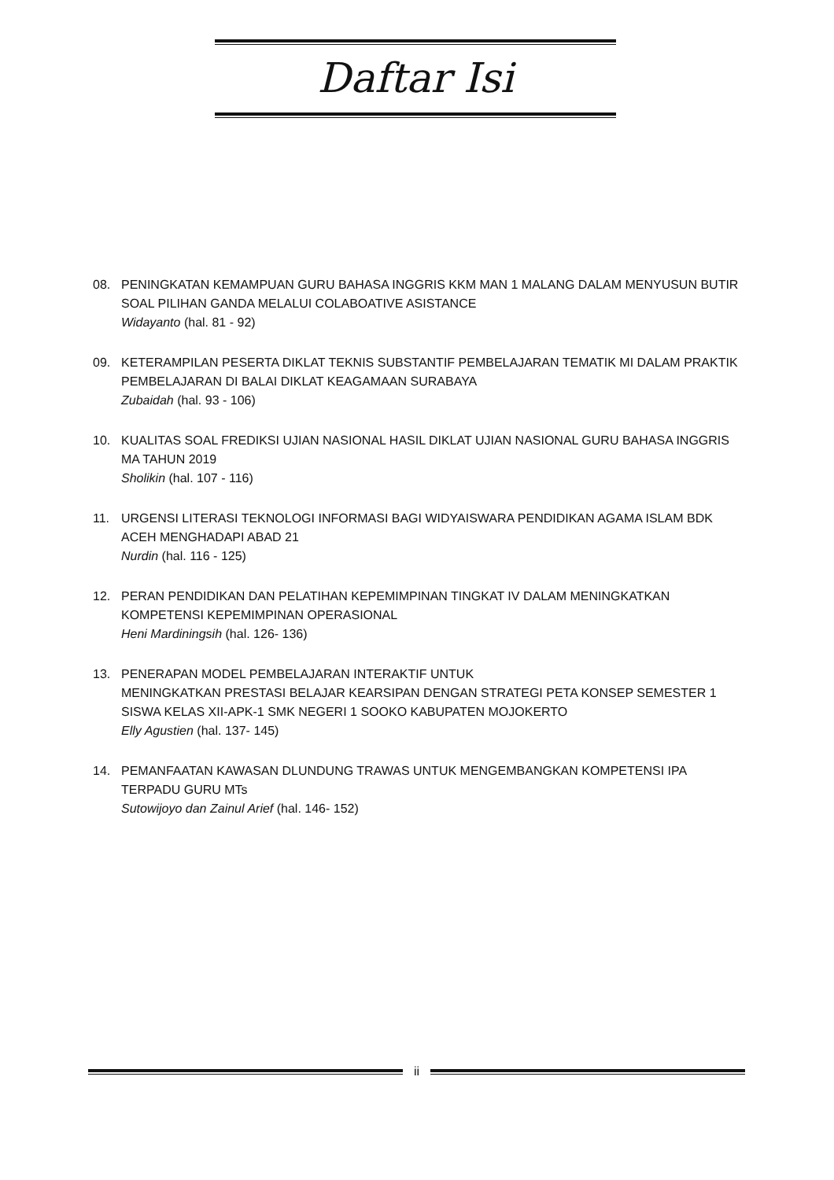Daftar Isi
08. PENINGKATAN KEMAMPUAN GURU BAHASA INGGRIS KKM MAN 1 MALANG DALAM MENYUSUN BUTIR SOAL PILIHAN GANDA MELALUI COLABOATIVE ASISTANCE
Widayanto (hal. 81 - 92)
09. KETERAMPILAN PESERTA DIKLAT TEKNIS SUBSTANTIF PEMBELAJARAN TEMATIK MI DALAM PRAKTIK PEMBELAJARAN DI BALAI DIKLAT KEAGAMAAN SURABAYA
Zubaidah (hal. 93 - 106)
10. KUALITAS SOAL FREDIKSI UJIAN NASIONAL HASIL DIKLAT UJIAN NASIONAL GURU BAHASA INGGRIS MA TAHUN 2019
Sholikin (hal. 107 - 116)
11. URGENSI LITERASI TEKNOLOGI INFORMASI BAGI WIDYAISWARA PENDIDIKAN AGAMA ISLAM BDK ACEH MENGHADAPI ABAD 21
Nurdin (hal. 116 - 125)
12. PERAN PENDIDIKAN DAN PELATIHAN KEPEMIMPINAN TINGKAT IV DALAM MENINGKATKAN KOMPETENSI KEPEMIMPINAN OPERASIONAL
Heni Mardiningsih (hal. 126- 136)
13. PENERAPAN MODEL PEMBELAJARAN INTERAKTIF UNTUK
MENINGKATKAN PRESTASI BELAJAR KEARSIPAN DENGAN STRATEGI PETA KONSEP SEMESTER 1 SISWA KELAS XII-APK-1 SMK NEGERI 1 SOOKO KABUPATEN MOJOKERTO
Elly Agustien (hal. 137- 145)
14. PEMANFAATAN KAWASAN DLUNDUNG TRAWAS UNTUK MENGEMBANGKAN KOMPETENSI IPA TERPADU GURU MTs
Sutowijoyo dan Zainul Arief (hal. 146- 152)
ii